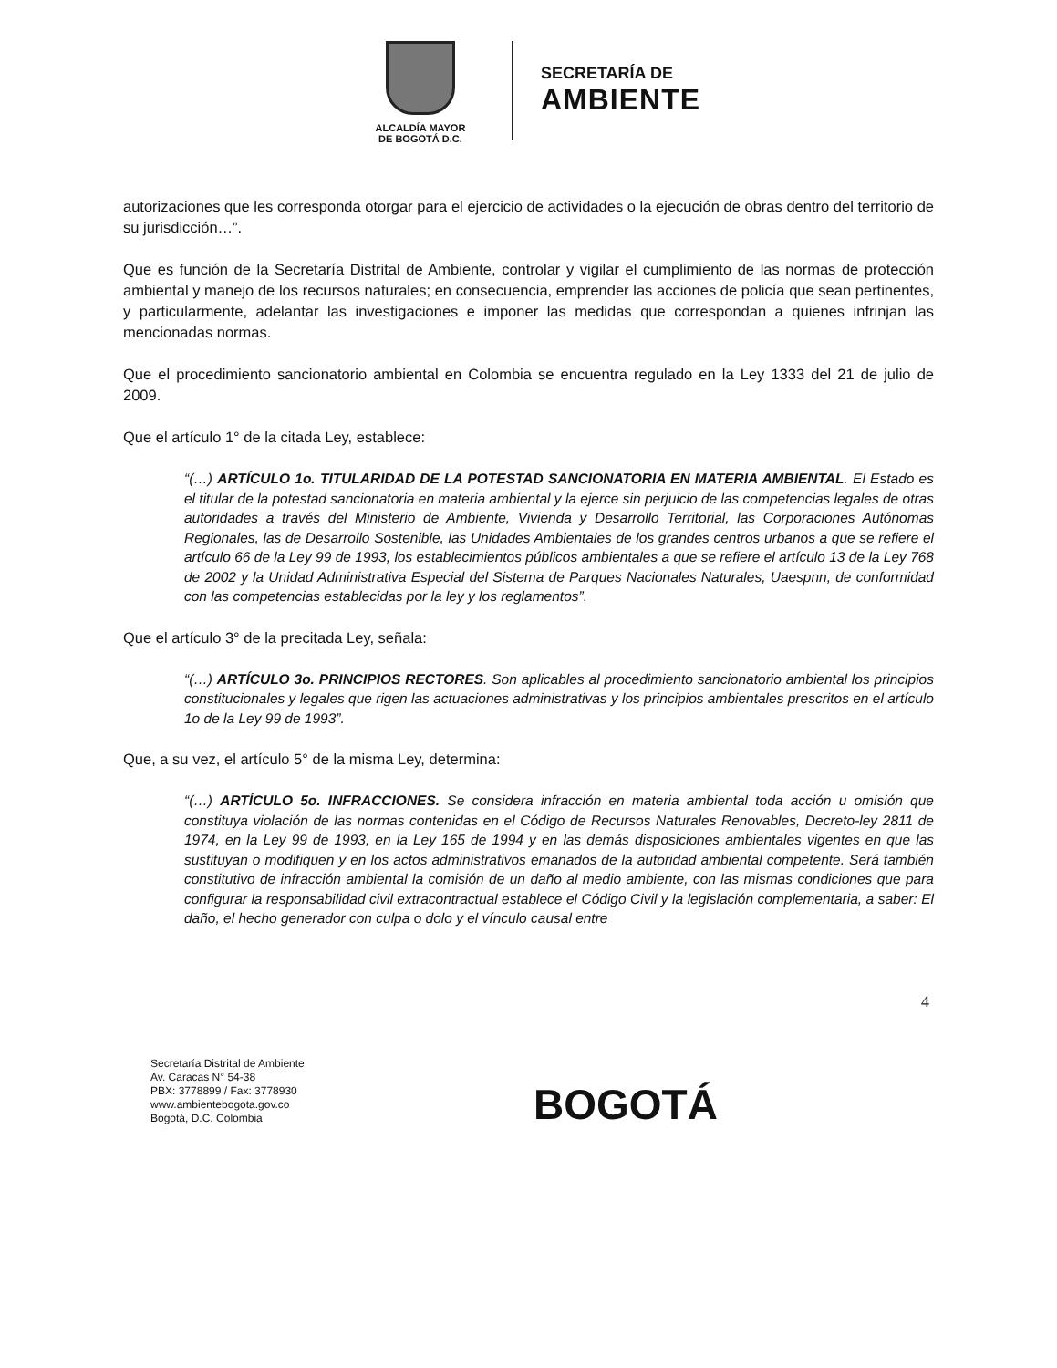ALCALDÍA MAYOR
DE BOGOTÁ D.C.
SECRETARÍA DE
AMBIENTE
autorizaciones que les corresponda otorgar para el ejercicio de actividades o la ejecución de obras dentro del territorio de su jurisdicción…”.
Que es función de la Secretaría Distrital de Ambiente, controlar y vigilar el cumplimiento de las normas de protección ambiental y manejo de los recursos naturales; en consecuencia, emprender las acciones de policía que sean pertinentes, y particularmente, adelantar las investigaciones e imponer las medidas que correspondan a quienes infrinjan las mencionadas normas.
Que el procedimiento sancionatorio ambiental en Colombia se encuentra regulado en la Ley 1333 del 21 de julio de 2009.
Que el artículo 1° de la citada Ley, establece:
“(…) ARTÍCULO 1o. TITULARIDAD DE LA POTESTAD SANCIONATORIA EN MATERIA AMBIENTAL. El Estado es el titular de la potestad sancionatoria en materia ambiental y la ejerce sin perjuicio de las competencias legales de otras autoridades a través del Ministerio de Ambiente, Vivienda y Desarrollo Territorial, las Corporaciones Autónomas Regionales, las de Desarrollo Sostenible, las Unidades Ambientales de los grandes centros urbanos a que se refiere el artículo 66 de la Ley 99 de 1993, los establecimientos públicos ambientales a que se refiere el artículo 13 de la Ley 768 de 2002 y la Unidad Administrativa Especial del Sistema de Parques Nacionales Naturales, Uaespnn, de conformidad con las competencias establecidas por la ley y los reglamentos”.
Que el artículo 3° de la precitada Ley, señala:
“(…) ARTÍCULO 3o. PRINCIPIOS RECTORES. Son aplicables al procedimiento sancionatorio ambiental los principios constitucionales y legales que rigen las actuaciones administrativas y los principios ambientales prescritos en el artículo 1o de la Ley 99 de 1993”.
Que, a su vez, el artículo 5° de la misma Ley, determina:
“(…) ARTÍCULO 5o. INFRACCIONES. Se considera infracción en materia ambiental toda acción u omisión que constituya violación de las normas contenidas en el Código de Recursos Naturales Renovables, Decreto-ley 2811 de 1974, en la Ley 99 de 1993, en la Ley 165 de 1994 y en las demás disposiciones ambientales vigentes en que las sustituyan o modifiquen y en los actos administrativos emanados de la autoridad ambiental competente. Será también constitutivo de infracción ambiental la comisión de un daño al medio ambiente, con las mismas condiciones que para configurar la responsabilidad civil extracontractual establece el Código Civil y la legislación complementaria, a saber: El daño, el hecho generador con culpa o dolo y el vínculo causal entre
4
Secretaría Distrital de Ambiente
Av. Caracas N° 54-38
PBX: 3778899 / Fax: 3778930
www.ambientebogota.gov.co
Bogotá, D.C. Colombia
BOGOTÁ